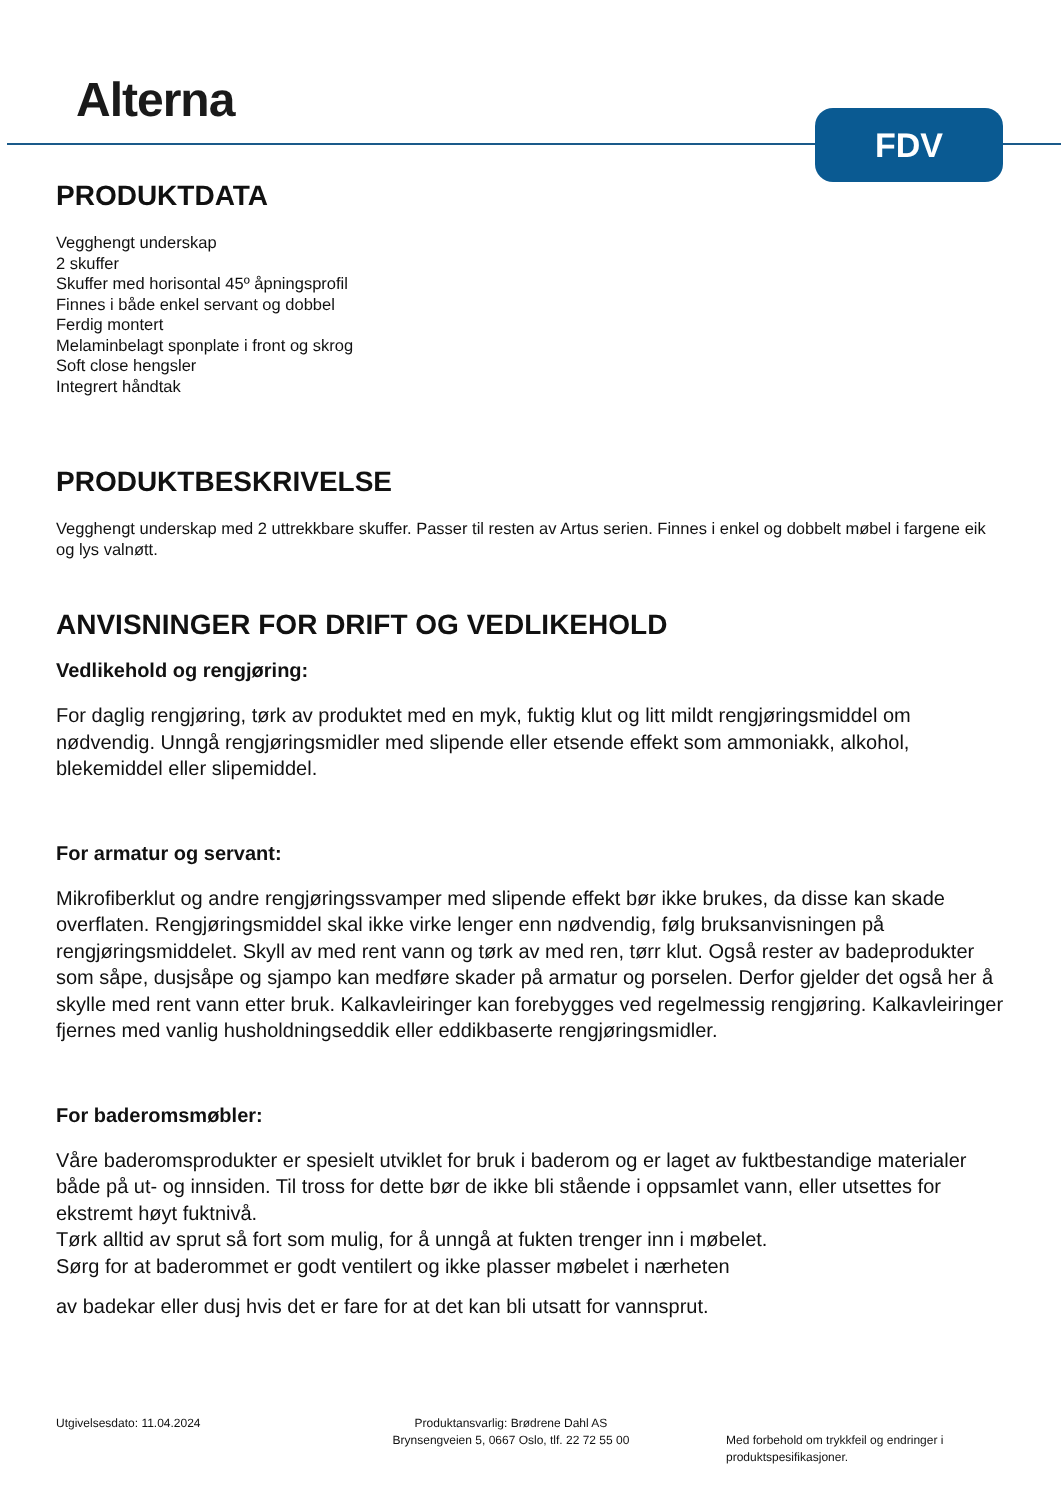Alterna FDV
PRODUKTDATA
Vegghengt underskap
2 skuffer
Skuffer med horisontal 45º åpningsprofil
Finnes i både enkel servant og dobbel
Ferdig montert
Melaminbelagt sponplate i front og skrog
Soft close hengsler
Integrert håndtak
PRODUKTBESKRIVELSE
Vegghengt underskap med 2 uttrekkbare skuffer. Passer til resten av Artus serien. Finnes i enkel og dobbelt møbel i fargene eik og lys valnøtt.
ANVISNINGER FOR DRIFT OG VEDLIKEHOLD
Vedlikehold og rengjøring:
For daglig rengjøring, tørk av produktet med en myk, fuktig klut og litt mildt rengjøringsmiddel om nødvendig. Unngå rengjøringsmidler med slipende eller etsende effekt som ammoniakk, alkohol, blekemiddel eller slipemiddel.
For armatur og servant:
Mikrofiberklut og andre rengjøringssvamper med slipende effekt bør ikke brukes, da disse kan skade overflaten. Rengjøringsmiddel skal ikke virke lenger enn nødvendig, følg bruksanvisningen på rengjøringsmiddelet. Skyll av med rent vann og tørk av med ren, tørr klut. Også rester av badeprodukter som såpe, dusjsåpe og sjampo kan medføre skader på armatur og porselen. Derfor gjelder det også her å skylle med rent vann etter bruk. Kalkavleiringer kan forebygges ved regelmessig rengjøring. Kalkavleiringer fjernes med vanlig husholdningseddik eller eddikbaserte rengjøringsmidler.
For baderomsmøbler:
Våre baderomsprodukter er spesielt utviklet for bruk i baderom og er laget av fuktbestandige materialer både på ut- og innsiden. Til tross for dette bør de ikke bli stående i oppsamlet vann, eller utsettes for ekstremt høyt fuktnivå.
Tørk alltid av sprut så fort som mulig, for å unngå at fukten trenger inn i møbelet.
Sørg for at baderommet er godt ventilert og ikke plasser møbelet i nærheten
av badekar eller dusj hvis det er fare for at det kan bli utsatt for vannsprut.
Utgivelsesdato: 11.04.2024 Produktansvarlig: Brødrene Dahl AS
Brynsengveien 5, 0667 Oslo, tlf. 22 72 55 00
Med forbehold om trykkfeil og endringer i produktspesifikasjoner.